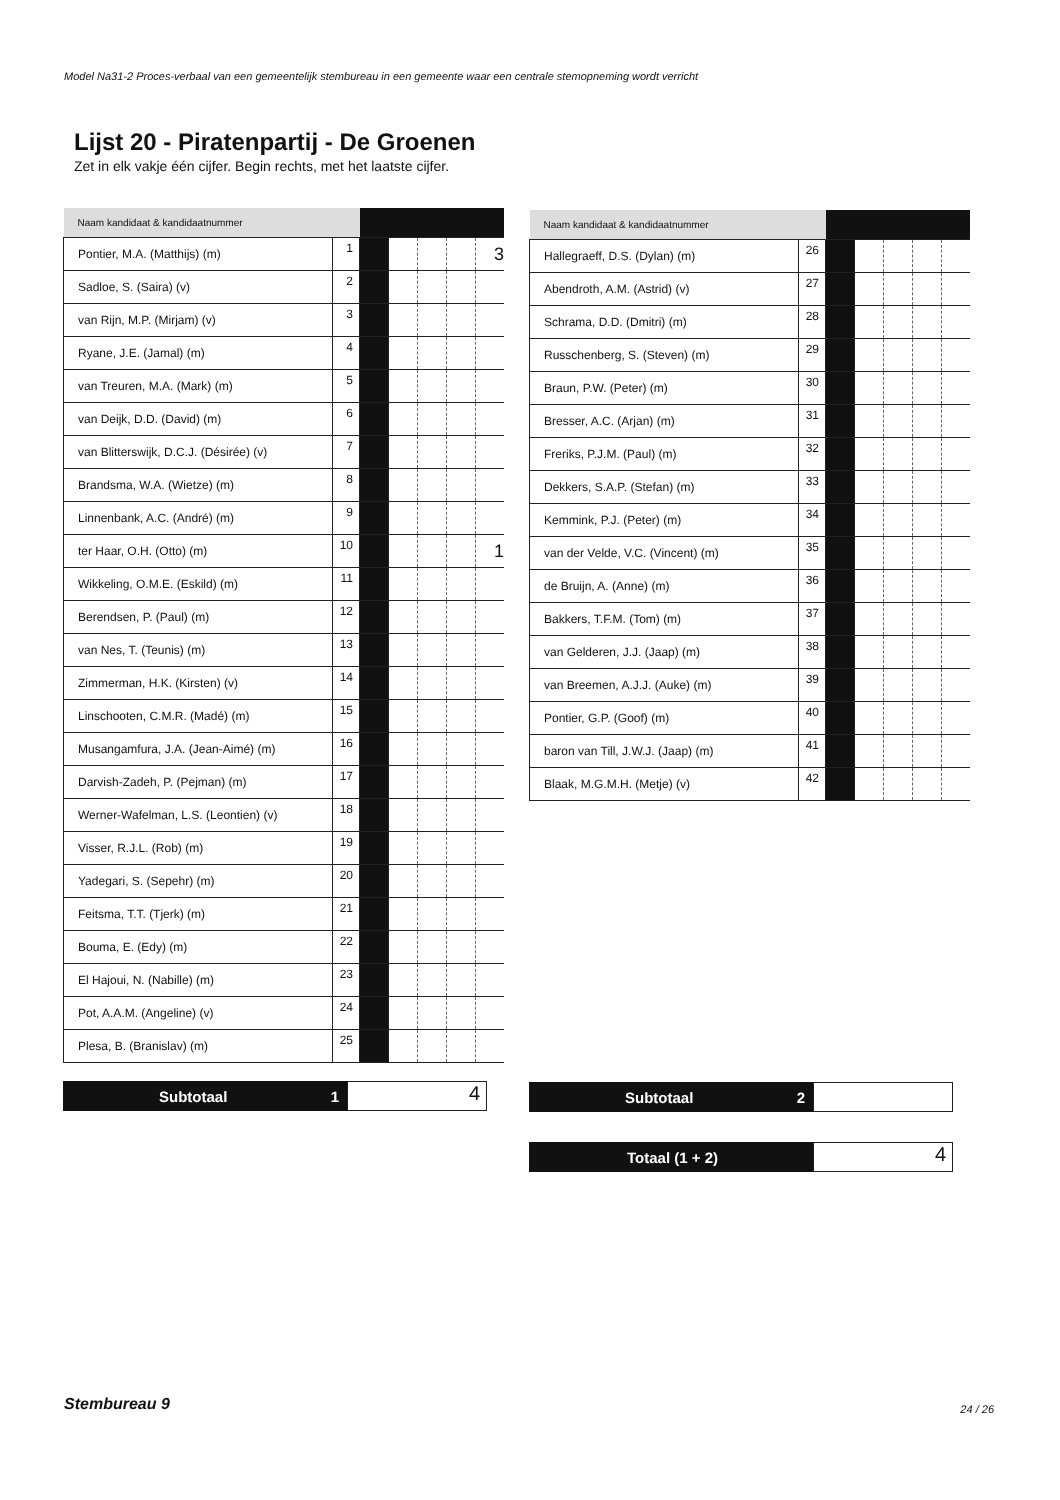Model Na31-2 Proces-verbaal van een gemeentelijk stembureau in een gemeente waar een centrale stemopneming wordt verricht
Lijst 20 - Piratenpartij - De Groenen
Zet in elk vakje één cijfer. Begin rechts, met het laatste cijfer.
| Naam kandidaat & kandidaatnummer | | | | | | |
| Pontier, M.A. (Matthijs) (m) | 1 | | | | | 3 |
| Sadloe, S. (Saira) (v) | 2 | | | | | |
| van Rijn, M.P. (Mirjam) (v) | 3 | | | | | |
| Ryane, J.E. (Jamal) (m) | 4 | | | | | |
| van Treuren, M.A. (Mark) (m) | 5 | | | | | |
| van Deijk, D.D. (David) (m) | 6 | | | | | |
| van Blitterswijk, D.C.J. (Désirée) (v) | 7 | | | | | |
| Brandsma, W.A. (Wietze) (m) | 8 | | | | | |
| Linnenbank, A.C. (André) (m) | 9 | | | | | |
| ter Haar, O.H. (Otto) (m) | 10 | | | | | 1 |
| Wikkeling, O.M.E. (Eskild) (m) | 11 | | | | | |
| Berendsen, P. (Paul) (m) | 12 | | | | | |
| van Nes, T. (Teunis) (m) | 13 | | | | | |
| Zimmerman, H.K. (Kirsten) (v) | 14 | | | | | |
| Linschooten, C.M.R. (Madé) (m) | 15 | | | | | |
| Musangamfura, J.A. (Jean-Aimé) (m) | 16 | | | | | |
| Darvish-Zadeh, P. (Pejman) (m) | 17 | | | | | |
| Werner-Wafelman, L.S. (Leontien) (v) | 18 | | | | | |
| Visser, R.J.L. (Rob) (m) | 19 | | | | | |
| Yadegari, S. (Sepehr) (m) | 20 | | | | | |
| Feitsma, T.T. (Tjerk) (m) | 21 | | | | | |
| Bouma, E. (Edy) (m) | 22 | | | | | |
| El Hajoui, N. (Nabille) (m) | 23 | | | | | |
| Pot, A.A.M. (Angeline) (v) | 24 | | | | | |
| Plesa, B. (Branislav) (m) | 25 | | | | | |
| Naam kandidaat & kandidaatnummer | | | | | | |
| Hallegraeff, D.S. (Dylan) (m) | 26 | | | | | |
| Abendroth, A.M. (Astrid) (v) | 27 | | | | | |
| Schrama, D.D. (Dmitri) (m) | 28 | | | | | |
| Russchenberg, S. (Steven) (m) | 29 | | | | | |
| Braun, P.W. (Peter) (m) | 30 | | | | | |
| Bresser, A.C. (Arjan) (m) | 31 | | | | | |
| Freriks, P.J.M. (Paul) (m) | 32 | | | | | |
| Dekkers, S.A.P. (Stefan) (m) | 33 | | | | | |
| Kemmink, P.J. (Peter) (m) | 34 | | | | | |
| van der Velde, V.C. (Vincent) (m) | 35 | | | | | |
| de Bruijn, A. (Anne) (m) | 36 | | | | | |
| Bakkers, T.F.M. (Tom) (m) | 37 | | | | | |
| van Gelderen, J.J. (Jaap) (m) | 38 | | | | | |
| van Breemen, A.J.J. (Auke) (m) | 39 | | | | | |
| Pontier, G.P. (Goof) (m) | 40 | | | | | |
| baron van Till, J.W.J. (Jaap) (m) | 41 | | | | | |
| Blaak, M.G.M.H. (Metje) (v) | 42 | | | | | |
Subtotaal 1
4
Subtotaal 2
Totaal (1 + 2)
4
Stembureau 9 24 / 26